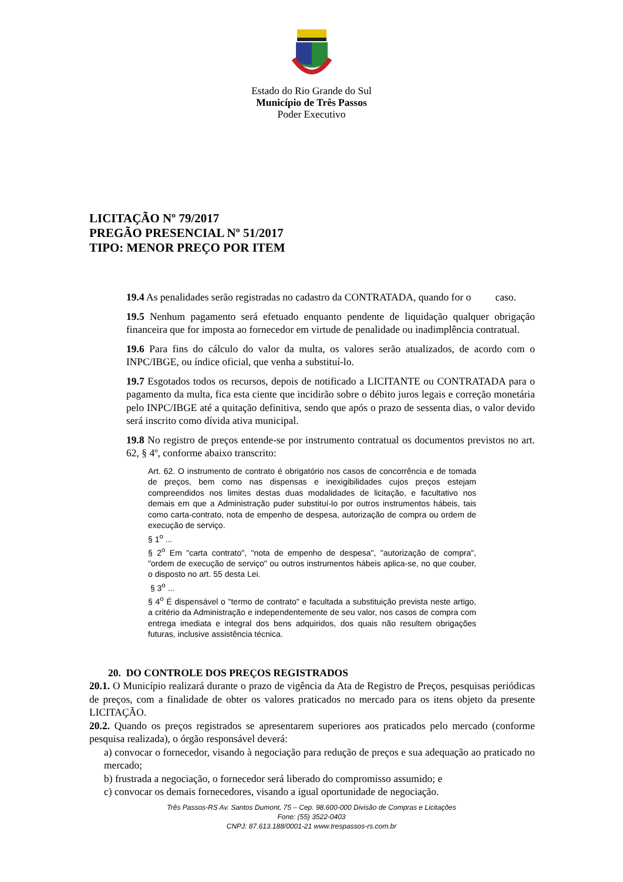Estado do Rio Grande do Sul
Município de Três Passos
Poder Executivo
LICITAÇÃO Nº 79/2017
PREGÃO PRESENCIAL Nº 51/2017
TIPO: MENOR PREÇO POR ITEM
19.4 As penalidades serão registradas no cadastro da CONTRATADA, quando for o caso.
19.5 Nenhum pagamento será efetuado enquanto pendente de liquidação qualquer obrigação financeira que for imposta ao fornecedor em virtude de penalidade ou inadimplência contratual.
19.6 Para fins do cálculo do valor da multa, os valores serão atualizados, de acordo com o INPC/IBGE, ou índice oficial, que venha a substituí-lo.
19.7 Esgotados todos os recursos, depois de notificado a LICITANTE ou CONTRATADA para o pagamento da multa, fica esta ciente que incidirão sobre o débito juros legais e correção monetária pelo INPC/IBGE até a quitação definitiva, sendo que após o prazo de sessenta dias, o valor devido será inscrito como dívida ativa municipal.
19.8 No registro de preços entende-se por instrumento contratual os documentos previstos no art. 62, § 4º, conforme abaixo transcrito:
Art. 62. O instrumento de contrato é obrigatório nos casos de concorrência e de tomada de preços, bem como nas dispensas e inexigibilidades cujos preços estejam compreendidos nos limites destas duas modalidades de licitação, e facultativo nos demais em que a Administração puder substituí-lo por outros instrumentos hábeis, tais como carta-contrato, nota de empenho de despesa, autorização de compra ou ordem de execução de serviço.
§ 1<sup>o</sup> ...
§ 2<sup>o</sup> Em "carta contrato", "nota de empenho de despesa", "autorização de compra", "ordem de execução de serviço" ou outros instrumentos hábeis aplica-se, no que couber, o disposto no art. 55 desta Lei.
§ 3<sup>o</sup> ...
§ 4<sup>o</sup> É dispensável o "termo de contrato" e facultada a substituição prevista neste artigo, a critério da Administração e independentemente de seu valor, nos casos de compra com entrega imediata e integral dos bens adquiridos, dos quais não resultem obrigações futuras, inclusive assistência técnica.
20. DO CONTROLE DOS PREÇOS REGISTRADOS
20.1. O Município realizará durante o prazo de vigência da Ata de Registro de Preços, pesquisas periódicas de preços, com a finalidade de obter os valores praticados no mercado para os itens objeto da presente LICITAÇÃO.
20.2. Quando os preços registrados se apresentarem superiores aos praticados pelo mercado (conforme pesquisa realizada), o órgão responsável deverá:
a) convocar o fornecedor, visando à negociação para redução de preços e sua adequação ao praticado no mercado;
b) frustrada a negociação, o fornecedor será liberado do compromisso assumido; e
c) convocar os demais fornecedores, visando a igual oportunidade de negociação.
Três Passos-RS Av. Santos Dumont, 75 – Cep. 98.600-000 Divisão de Compras e Licitações
Fone: (55) 3522-0403
CNPJ: 87.613.188/0001-21 www.trespassos-rs.com.br